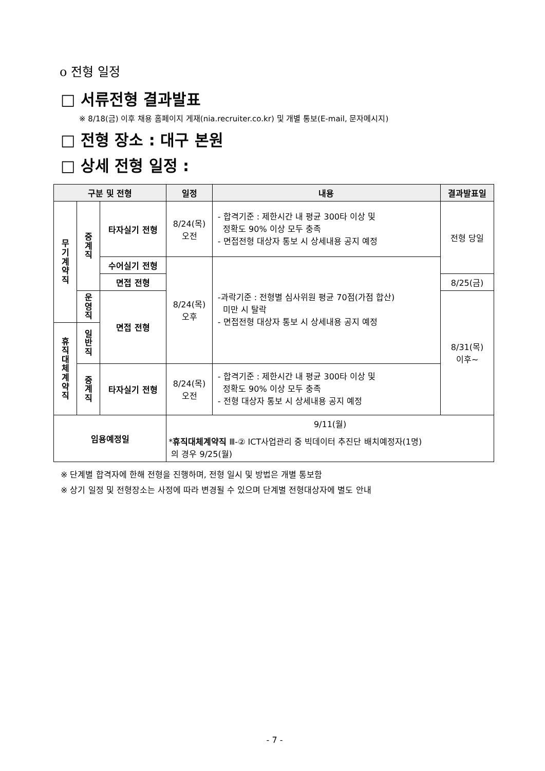o 전형 일정
□ 서류전형 결과발표
※ 8/18(금) 이후 채용 홈페이지 게재(nia.recruiter.co.kr) 및 개별 통보(E-mail, 문자메시지)
□ 전형 장소 : 대구 본원
□ 상세 전형 일정 :
| 구분 및 전형 | | | 일정 | 내용 | 결과발표일 |
| --- | --- | --- | --- | --- | --- |
| 무 기 계 약 직 | 중 계 직 | 타자실기 전형 | 8/24(목) 오전 | - 합격기준 : 제한시간 내 평균 300타 이상 및 정확도 90% 이상 모두 충족 - 면접전형 대상자 통보 시 상세내용 공지 예정 | 전형 당일 |
| | | 수어실기 전형 | 8/24(목) 오후 | -과락기준 : 전형별 심사위원 평균 70점(가점 합산) 미만 시 탈락 - 면접전형 대상자 통보 시 상세내용 공지 예정 | |
| | | 면접 전형 | | | 8/25(금) |
| | 운 영 직 | 면접 전형 | | | 8/31(목) 이후~ |
| 휴 직 대 체 계 약 직 | 일 반 직 | | | | |
| | 중 계 직 | 타자실기 전형 | 8/24(목) 오전 | - 합격기준 : 제한시간 내 평균 300타 이상 및 정확도 90% 이상 모두 충족 - 전형 대상자 통보 시 상세내용 공지 예정 | |
| 임용예정일 | | | 9/11(월) * 휴직대체계약직 Ⅲ-② ICT사업관리 중 빅데이터 추진단 배치예정자(1명) 의 경우 9/25(월) | | |
※ 단계별 합격자에 한해 전형을 진행하며, 전형 일시 및 방법은 개별 통보함
※ 상기 일정 및 전형장소는 사정에 따라 변경될 수 있으며 단계별 전형대상자에 별도 안내
- 7 -